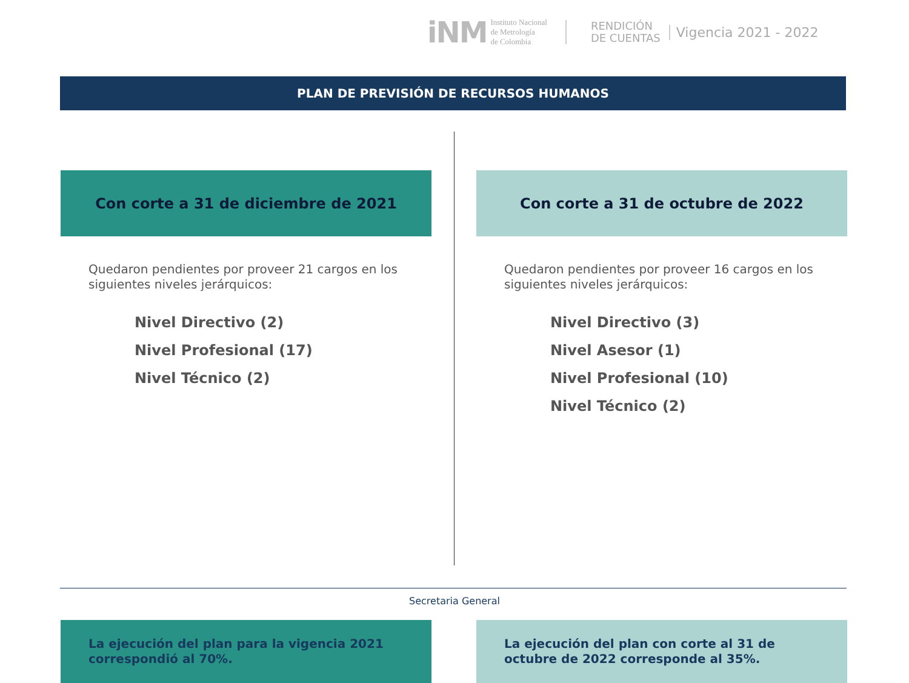iNM
Instituto Nacional
de Metrología
de Colombia
RENDICIÓN
DE CUENTAS
Vigencia 2021 - 2022
PLAN DE PREVISIÓN DE RECURSOS HUMANOS
Con corte a 31 de diciembre de 2021
Quedaron pendientes por proveer 21 cargos en los siguientes niveles jerárquicos:
Nivel Directivo (2)
Nivel Profesional (17)
Nivel Técnico (2)
La ejecución del plan para la vigencia 2021 correspondió al 70%.
Con corte a 31 de octubre de 2022
Quedaron pendientes por proveer 16 cargos en los siguientes niveles jerárquicos:
Nivel Directivo (3)
Nivel Asesor (1)
Nivel Profesional (10)
Nivel Técnico (2)
La ejecución del plan con corte al 31 de octubre de 2022 corresponde al 35%.
Secretaria General